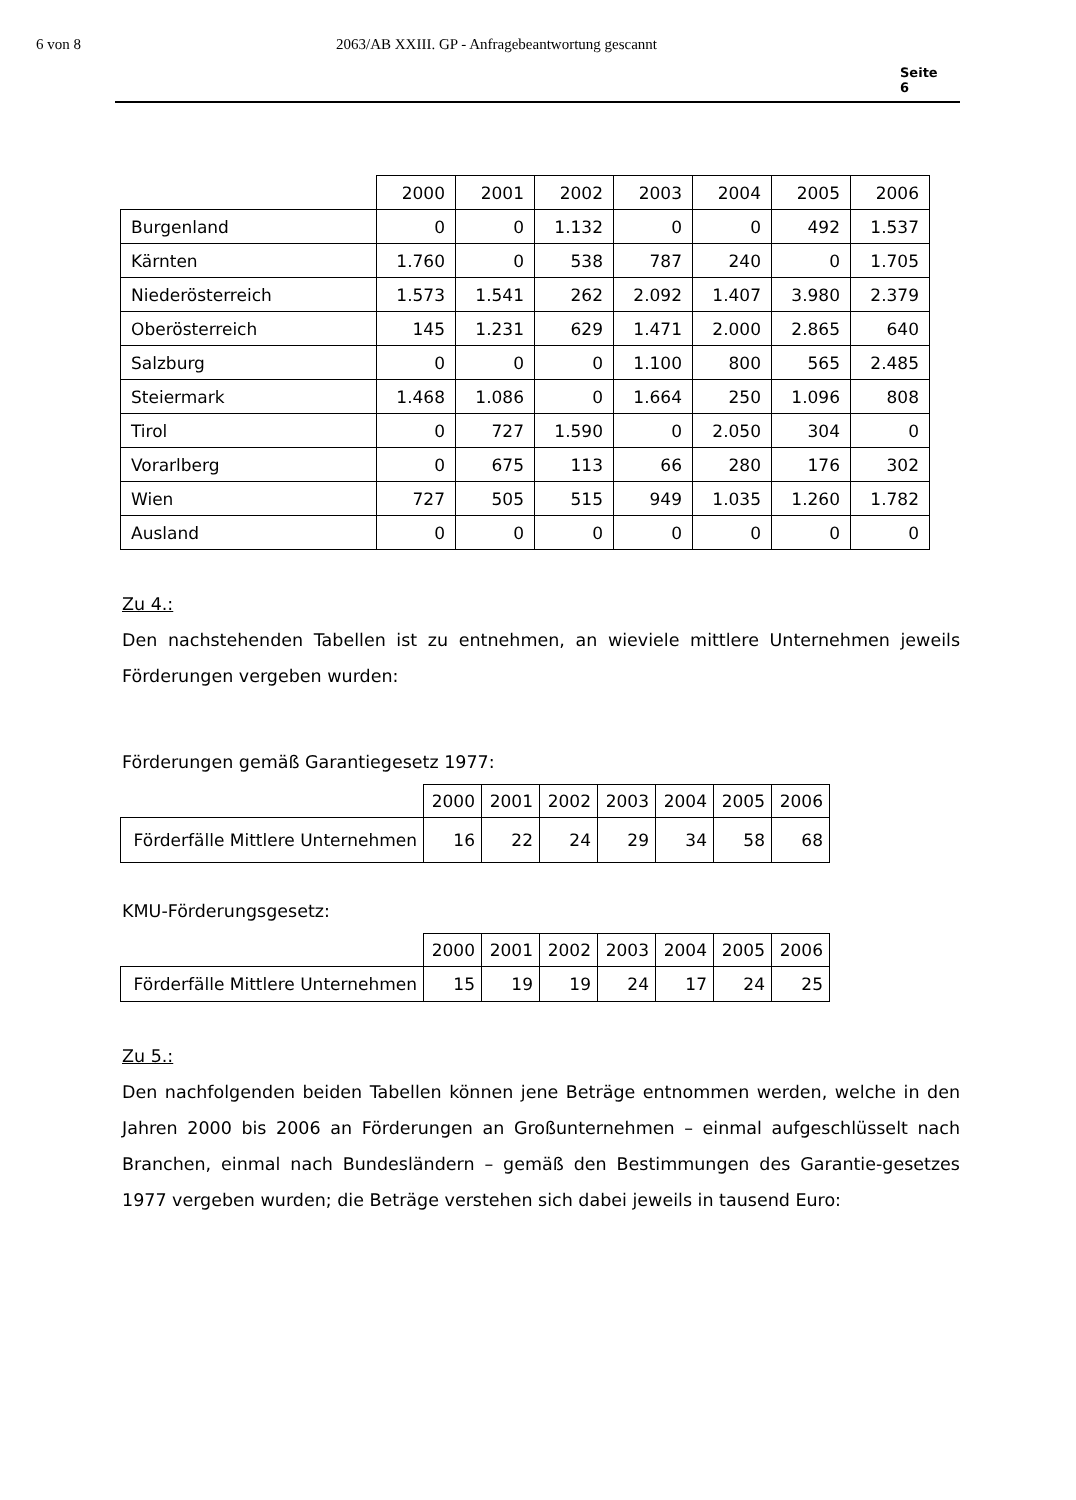6 von 8 2063/AB XXIII. GP - Anfragebeantwortung gescannt
Seite 6
| | 2000 | 2001 | 2002 | 2003 | 2004 | 2005 | 2006 |
| --- | --- | --- | --- | --- | --- | --- | --- |
| Burgenland | 0 | 0 | 1.132 | 0 | 0 | 492 | 1.537 |
| Kärnten | 1.760 | 0 | 538 | 787 | 240 | 0 | 1.705 |
| Niederösterreich | 1.573 | 1.541 | 262 | 2.092 | 1.407 | 3.980 | 2.379 |
| Oberösterreich | 145 | 1.231 | 629 | 1.471 | 2.000 | 2.865 | 640 |
| Salzburg | 0 | 0 | 0 | 1.100 | 800 | 565 | 2.485 |
| Steiermark | 1.468 | 1.086 | 0 | 1.664 | 250 | 1.096 | 808 |
| Tirol | 0 | 727 | 1.590 | 0 | 2.050 | 304 | 0 |
| Vorarlberg | 0 | 675 | 113 | 66 | 280 | 176 | 302 |
| Wien | 727 | 505 | 515 | 949 | 1.035 | 1.260 | 1.782 |
| Ausland | 0 | 0 | 0 | 0 | 0 | 0 | 0 |
Zu 4.:
Den nachstehenden Tabellen ist zu entnehmen, an wieviele mittlere Unternehmen jeweils Förderungen vergeben wurden:
Förderungen gemäß Garantiegesetz 1977:
| | 2000 | 2001 | 2002 | 2003 | 2004 | 2005 | 2006 |
| --- | --- | --- | --- | --- | --- | --- | --- |
| Förderfälle Mittlere Unternehmen | 16 | 22 | 24 | 29 | 34 | 58 | 68 |
KMU-Förderungsgesetz:
| | 2000 | 2001 | 2002 | 2003 | 2004 | 2005 | 2006 |
| --- | --- | --- | --- | --- | --- | --- | --- |
| Förderfälle Mittlere Unternehmen | 15 | 19 | 19 | 24 | 17 | 24 | 25 |
Zu 5.:
Den nachfolgenden beiden Tabellen können jene Beträge entnommen werden, welche in den Jahren 2000 bis 2006 an Förderungen an Großunternehmen – einmal aufgeschlüsselt nach Branchen, einmal nach Bundesländern – gemäß den Bestimmungen des Garantie-gesetzes 1977 vergeben wurden; die Beträge verstehen sich dabei jeweils in tausend Euro: